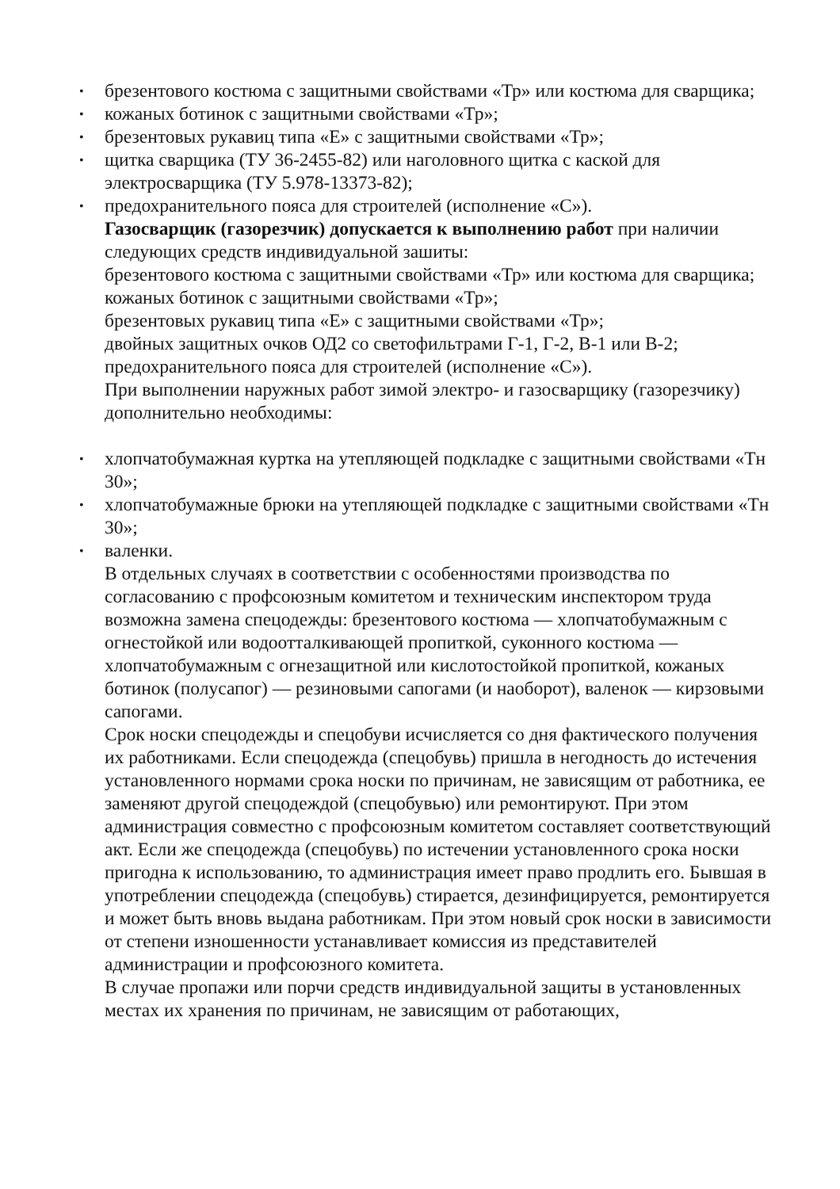• брезентового костюма с защитными свойствами «Тр» или костюма для сварщика;
• кожаных ботинок с защитными свойствами «Тр»;
• брезентовых рукавиц типа «Е» с защитными свойствами «Тр»;
• щитка сварщика (ТУ 36-2455-82) или наголовного щитка с каской для электросварщика (ТУ 5.978-13373-82);
• предохранительного пояса для строителей (исполнение «С»).
Газосварщик (газорезчик) допускается к выполнению работ при наличии следующих средств индивидуальной зашиты:
брезентового костюма с защитными свойствами «Тр» или костюма для сварщика;
кожаных ботинок с защитными свойствами «Тр»;
брезентовых рукавиц типа «Е» с защитными свойствами «Тр»;
двойных защитных очков ОД2 со светофильтрами Г-1, Г-2, В-1 или В-2;
предохранительного пояса для строителей (исполнение «С»).
При выполнении наружных работ зимой электро- и газосварщику (газорезчику) дополнительно необходимы:
• хлопчатобумажная куртка на утепляющей подкладке с защитными свойствами «Тн 30»;
• хлопчатобумажные брюки на утепляющей подкладке с защитными свойствами «Тн 30»;
• валенки.
В отдельных случаях в соответствии с особенностями производства по согласованию с профсоюзным комитетом и техническим инспектором труда возможна замена спецодежды: брезентового костюма — хлопчатобумажным с огнестойкой или водоотталкивающей пропиткой, суконного костюма — хлопчатобумажным с огнезащитной или кислотостойкой пропиткой, кожаных ботинок (полусапог) — резиновыми сапогами (и наоборот), валенок — кирзовыми сапогами.
Срок носки спецодежды и спецобуви исчисляется со дня фактического получения их работниками. Если спецодежда (спецобувь) пришла в негодность до истечения установленного нормами срока носки по причинам, не зависящим от работника, ее заменяют другой спецодеждой (спецобувью) или ремонтируют. При этом администрация совместно с профсоюзным комитетом составляет соответствующий акт. Если же спецодежда (спецобувь) по истечении установленного срока носки пригодна к использованию, то администрация имеет право продлить его. Бывшая в употреблении спецодежда (спецобувь) стирается, дезинфицируется, ремонтируется и может быть вновь выдана работникам. При этом новый срок носки в зависимости от степени изношенности устанавливает комиссия из представителей администрации и профсоюзного комитета.
В случае пропажи или порчи средств индивидуальной защиты в установленных местах их хранения по причинам, не зависящим от работающих,